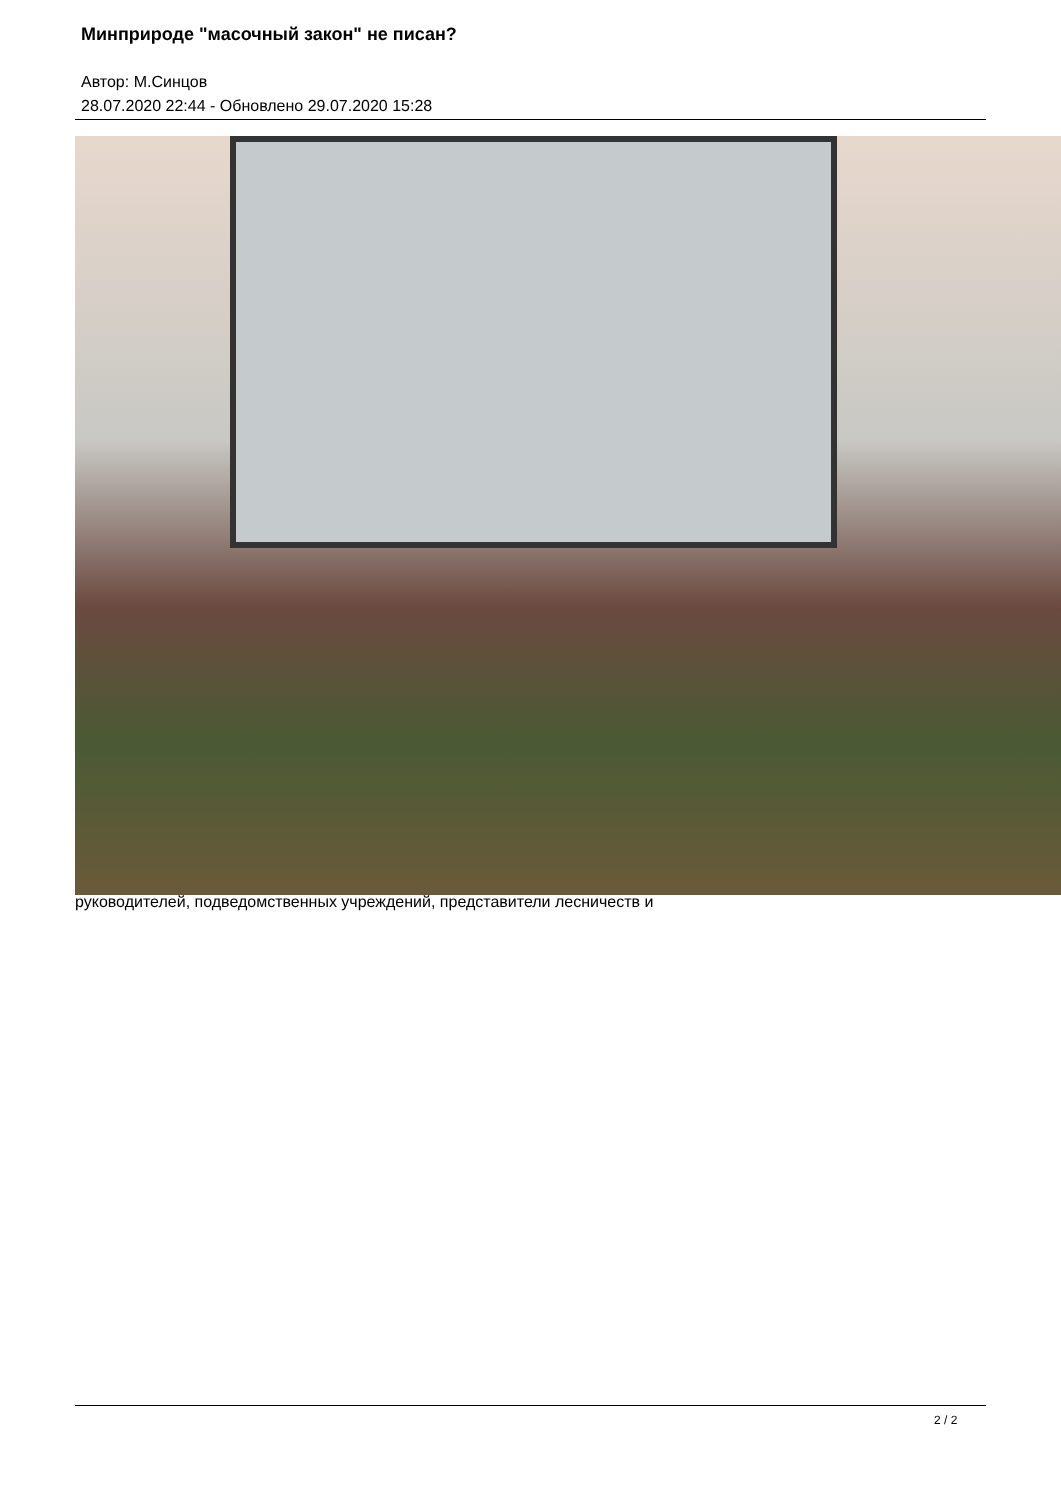Минприроде "масочный закон" не писан?
Автор: М.Синцов
28.07.2020 22:44 - Обновлено 29.07.2020 15:28
руководителей, подведомственных учреждений, представители лесничеств и
2 / 2